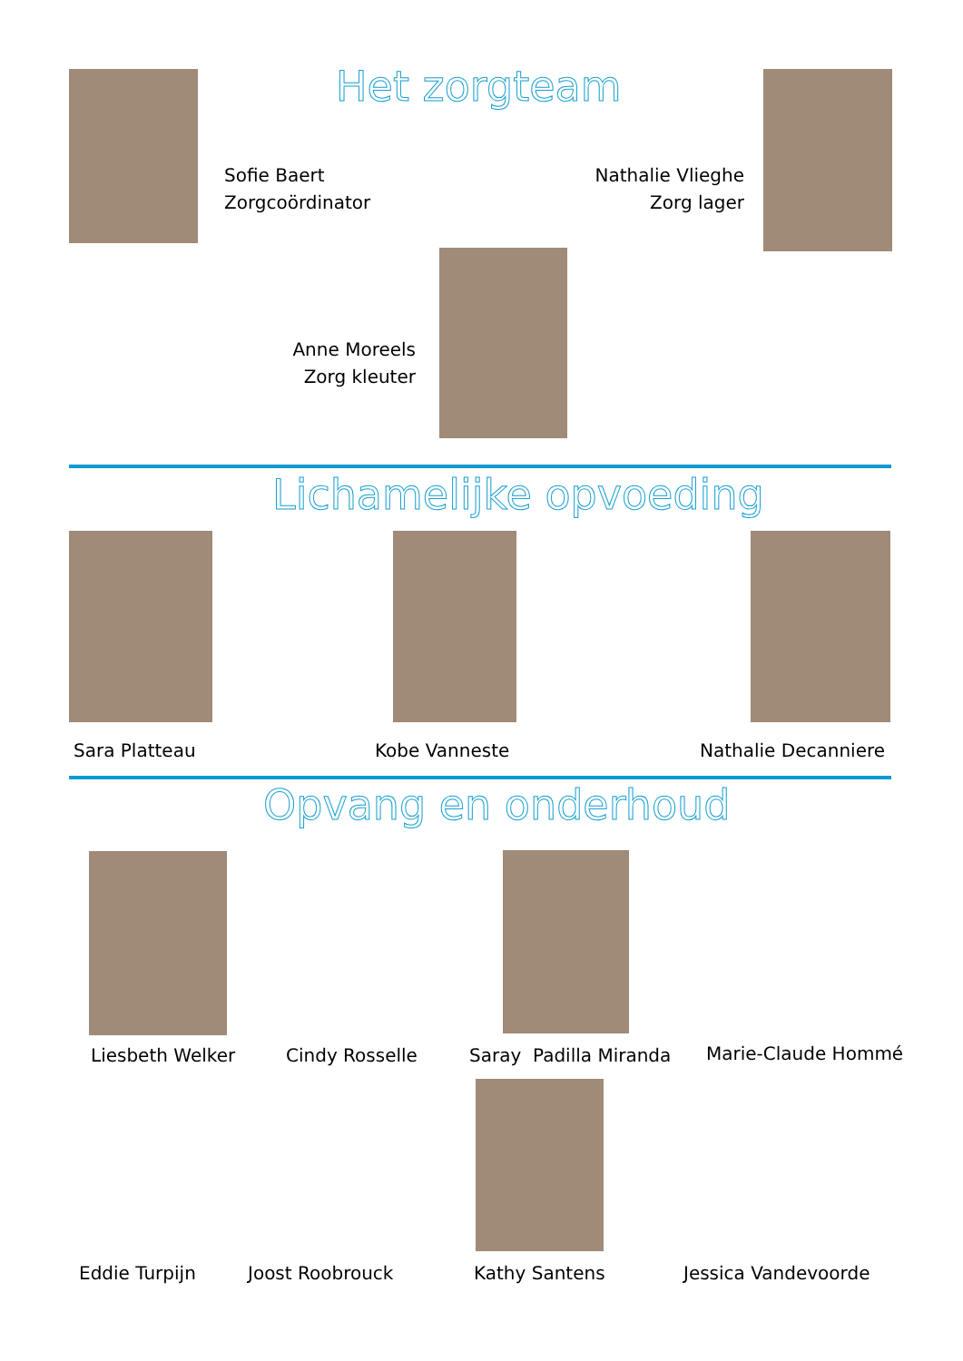Het zorgteam
Sofie Baert
Zorgcoördinator
Nathalie Vlieghe
Zorg lager
Anne Moreels
Zorg kleuter
Lichamelijke opvoeding
Sara Platteau Kobe Vanneste Nathalie Decanniere
Opvang en onderhoud
Liesbeth Welker Cindy Rosselle Saray Padilla Miranda Marie-Claude Hommé
Eddie Turpijn Joost Roobrouck Kathy Santens Jessica Vandevoorde